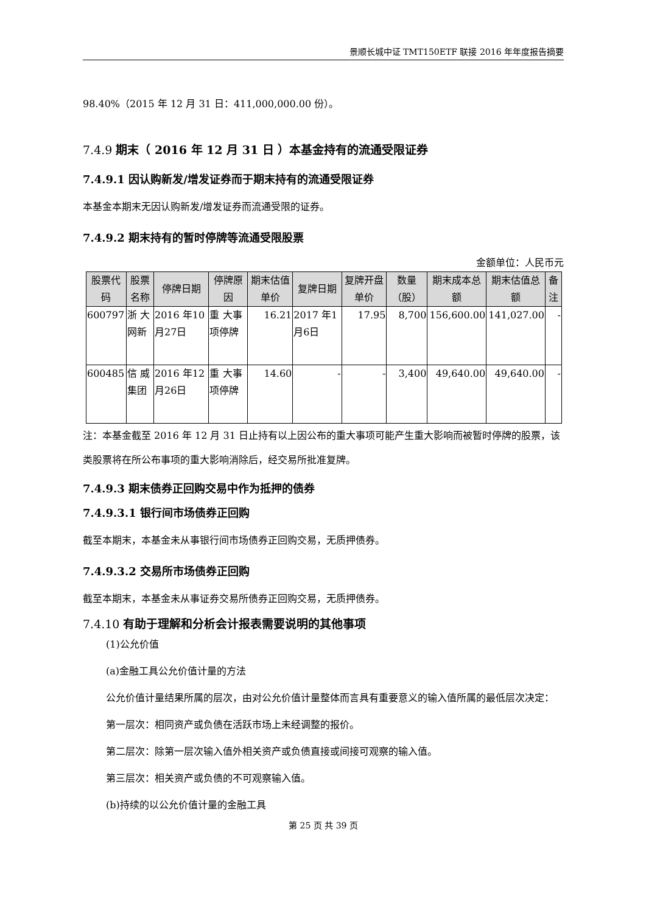景顺长城中证 TMT150ETF 联接 2016 年年度报告摘要
98.40%（2015 年 12 月 31 日：411,000,000.00 份）。
7.4.9 期末（ 2016 年 12 月 31 日 ）本基金持有的流通受限证券
7.4.9.1 因认购新发/增发证券而于期末持有的流通受限证券
本基金本期末无因认购新发/增发证券而流通受限的证券。
7.4.9.2 期末持有的暂时停牌等流通受限股票
金额单位：人民币元
| 股票代码 | 股票名称 | 停牌日期 | 停牌原因 | 期末估值单价 | 复牌日期 | 复牌开盘单价 | 数量（股） | 期末成本总额 | 期末估值总额 | 备注 |
| --- | --- | --- | --- | --- | --- | --- | --- | --- | --- | --- |
| 600797 | 浙 大网新 | 2016 年10月27日 | 重 大事 项停牌 | 16.21 | 2017 年1月6日 | 17.95 | 8,700 | 156,600.00 | 141,027.00 | - |
| 600485 | 信 威集团 | 2016 年12月26日 | 重 大事 项停牌 | 14.60 | - | - | 3,400 | 49,640.00 | 49,640.00 | - |
注：本基金截至 2016 年 12 月 31 日止持有以上因公布的重大事项可能产生重大影响而被暂时停牌的股票，该类股票将在所公布事项的重大影响消除后，经交易所批准复牌。
7.4.9.3 期末债券正回购交易中作为抵押的债券
7.4.9.3.1 银行间市场债券正回购
截至本期末，本基金未从事银行间市场债券正回购交易，无质押债券。
7.4.9.3.2 交易所市场债券正回购
截至本期末，本基金未从事证券交易所债券正回购交易，无质押债券。
7.4.10 有助于理解和分析会计报表需要说明的其他事项
(1)公允价值
(a)金融工具公允价值计量的方法
公允价值计量结果所属的层次，由对公允价值计量整体而言具有重要意义的输入值所属的最低层次决定：
第一层次：相同资产或负债在活跃市场上未经调整的报价。
第二层次：除第一层次输入值外相关资产或负债直接或间接可观察的输入值。
第三层次：相关资产或负债的不可观察输入值。
(b)持续的以公允价值计量的金融工具
第 25 页 共 39 页